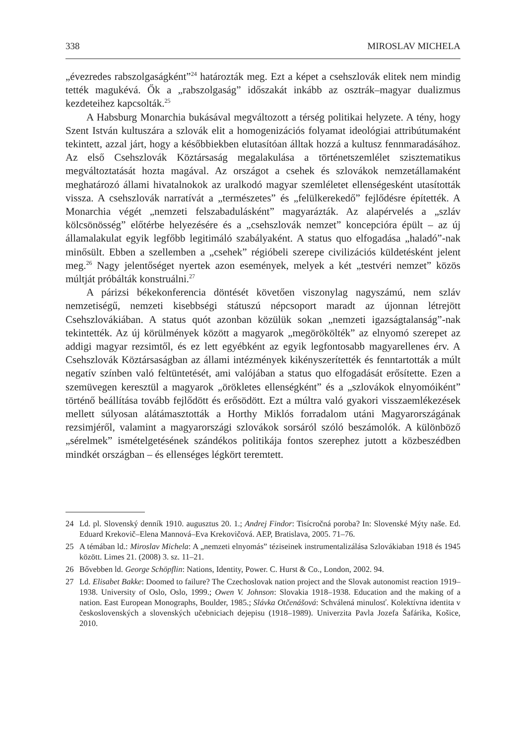338 MIROSLAV MICHELA
„évezredes rabszolgaságként”<sup>24</sup> határozták meg. Ezt a képet a csehszlovák elitek nem mindig tették magukévá. Ők a „rabszolgaság” időszakát inkább az osztrák–magyar dualizmus kezdeteihez kapcsolták.<sup>25</sup>
A Habsburg Monarchia bukásával megváltozott a térség politikai helyzete. A tény, hogy Szent István kultuszára a szlovák elit a homogenizációs folyamat ideológiai attribútumaként tekintett, azzal járt, hogy a későbbiekben elutasítóan álltak hozzá a kultusz fennmaradásához. Az első Csehszlovák Köztársaság megalakulása a történetszemlélet szisztematikus megváltoztatását hozta magával. Az országot a csehek és szlovákok nemzetállamaként meghatározó állami hivatalnokok az uralkodó magyar szemléletet ellenségesként utasították vissza. A csehszlovák narratívát a „természetes” és „felülkerekedő” fejlődésre építették. A Monarchia végét „nemzeti felszabadulásként” magyarázták. Az alapérvelés a „szláv kölcsönösség” előtérbe helyezésére és a „csehszlovák nemzet” koncepcióra épült – az új államalakulat egyik legfőbb legitimáló szabályaként. A status quo elfogadása „haladó”-nak minősült. Ebben a szellemben a „csehek” régióbeli szerepe civilizációs küldetésként jelent meg.<sup>26</sup> Nagy jelentőséget nyertek azon események, melyek a két „testvéri nemzet” közös múltját próbálták konstruálni.<sup>27</sup>
A párizsi békekonferencia döntését követően viszonylag nagyszámú, nem szláv nemzetiségű, nemzeti kisebbségi státuszú népcsoport maradt az újonnan létrejött Csehszlovákiában. A status quót azonban közülük sokan „nemzeti igazságtalanság”-nak tekintették. Az új körülmények között a magyarok „megörökölték” az elnyomó szerepet az addigi magyar rezsimtől, és ez lett egyébként az egyik legfontosabb magyarellenes érv. A Csehszlovák Köztársaságban az állami intézmények kikényszerítették és fenntartották a múlt negatív színben való feltüntetését, ami valójában a status quo elfogadását erősítette. Ezen a szemüvegen keresztül a magyarok „örökletes ellenségként” és a „szlovákok elnyomóiként” történő beállítása tovább fejlődött és erősödött. Ezt a múltra való gyakori visszaemlékezések mellett súlyosan alátámasztották a Horthy Miklós forradalom utáni Magyarországának rezsimjéről, valamint a magyarországi szlovákok sorsáról szóló beszámolók. A különböző „sérelmek” ismételgetésének szándékos politikája fontos szerephez jutott a közbeszédben mindkét országban – és ellenséges légkört teremtett.
24 Ld. pl. Slovenský denník 1910. augusztus 20. 1.; Andrej Findor: Tisícročná poroba? In: Slovenské Mýty naše. Ed. Eduard Krekovič–Elena Mannová–Eva Krekovičová. AEP, Bratislava, 2005. 71–76.
25 A témában ld.: Miroslav Michela: A „nemzeti elnyomás” téziseinek instrumentalizálása Szlovákiaban 1918 és 1945 között. Limes 21. (2008) 3. sz. 11–21.
26 Bővebben ld. George Schöpflin: Nations, Identity, Power. C. Hurst & Co., London, 2002. 94.
27 Ld. Elisabet Bakke: Doomed to failure? The Czechoslovak nation project and the Slovak autonomist reaction 1919–1938. University of Oslo, Oslo, 1999.; Owen V. Johnson: Slovakia 1918–1938. Education and the making of a nation. East European Monographs, Boulder, 1985.; Slávka Otčenášová: Schválená minulosť. Kolektívna identita v československých a slovenských učebniciach dejepisu (1918–1989). Univerzita Pavla Jozefa Šafárika, Košice, 2010.